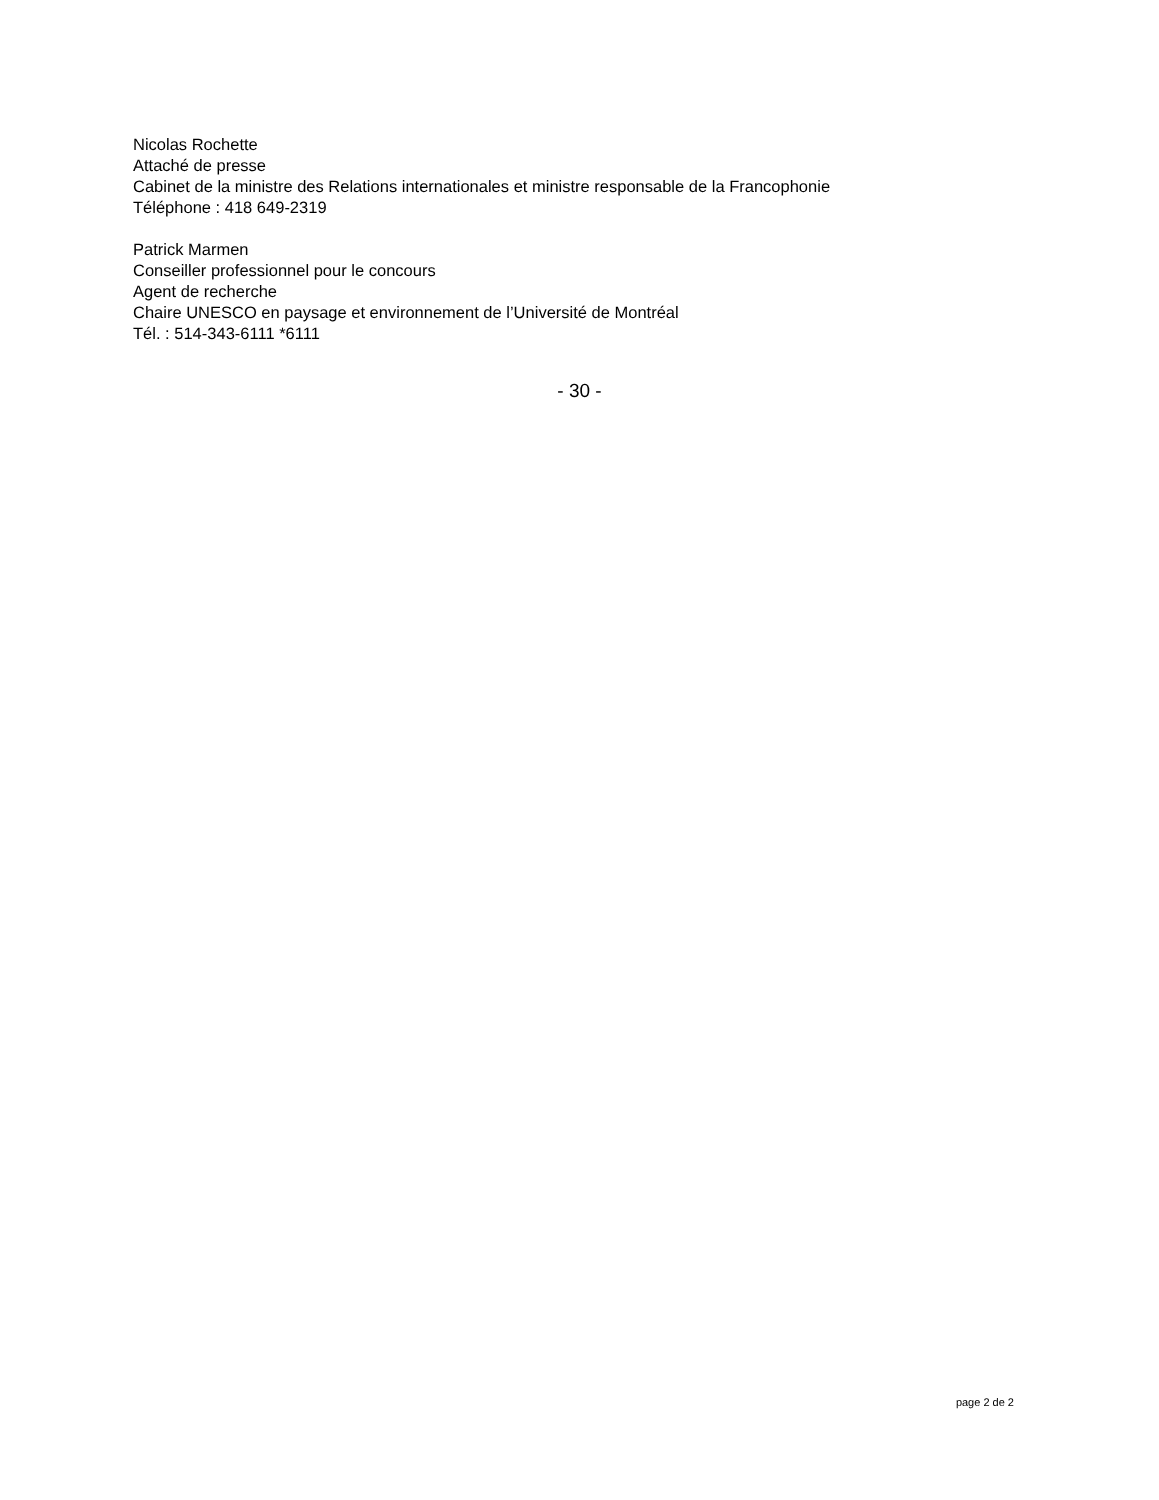Nicolas Rochette
Attaché de presse
Cabinet de la ministre des Relations internationales et ministre responsable de la Francophonie
Téléphone : 418 649-2319
Patrick Marmen
Conseiller professionnel pour le concours
Agent de recherche
Chaire UNESCO en paysage et environnement de l’Université de Montréal
Tél. : 514-343-6111 *6111
- 30 -
page 2 de 2